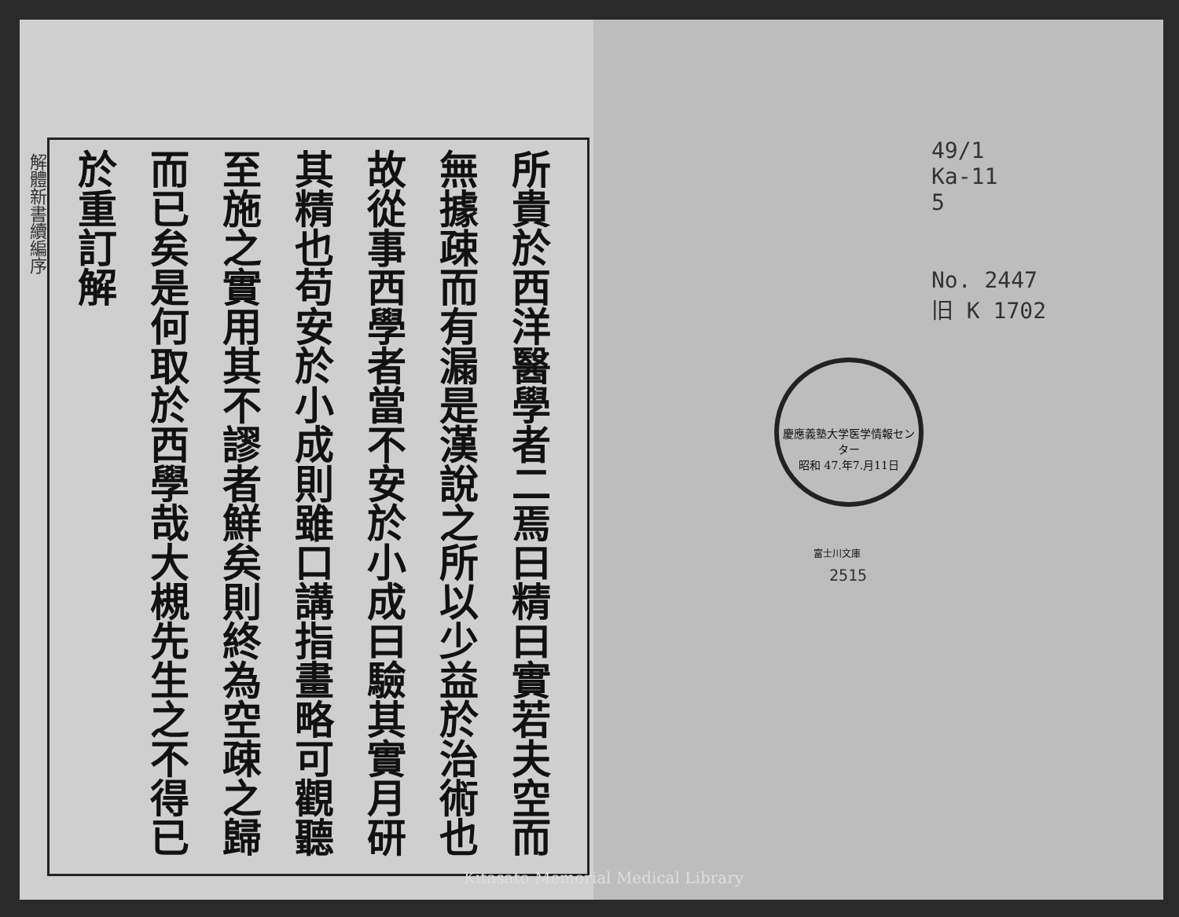解體新書續編序
所貴於西洋醫學者二焉曰精曰實若夫空而無據疎而有漏是漢說之所以少益於治術也故從事西學者當不安於小成曰驗其實月研其精也苟安於小成則雖口講指畫略可觀聽至施之實用其不謬者鮮矣則終為空疎之歸而已矣是何取於西學哉大槻先生之不得已於重訂解
49/1
Ka-11
5
No. 2447
旧 K 1702
慶應義塾大学医学情報センター
昭和 47.年7.月11日
富士川文庫
2515
Kitasato Memorial Medical Library